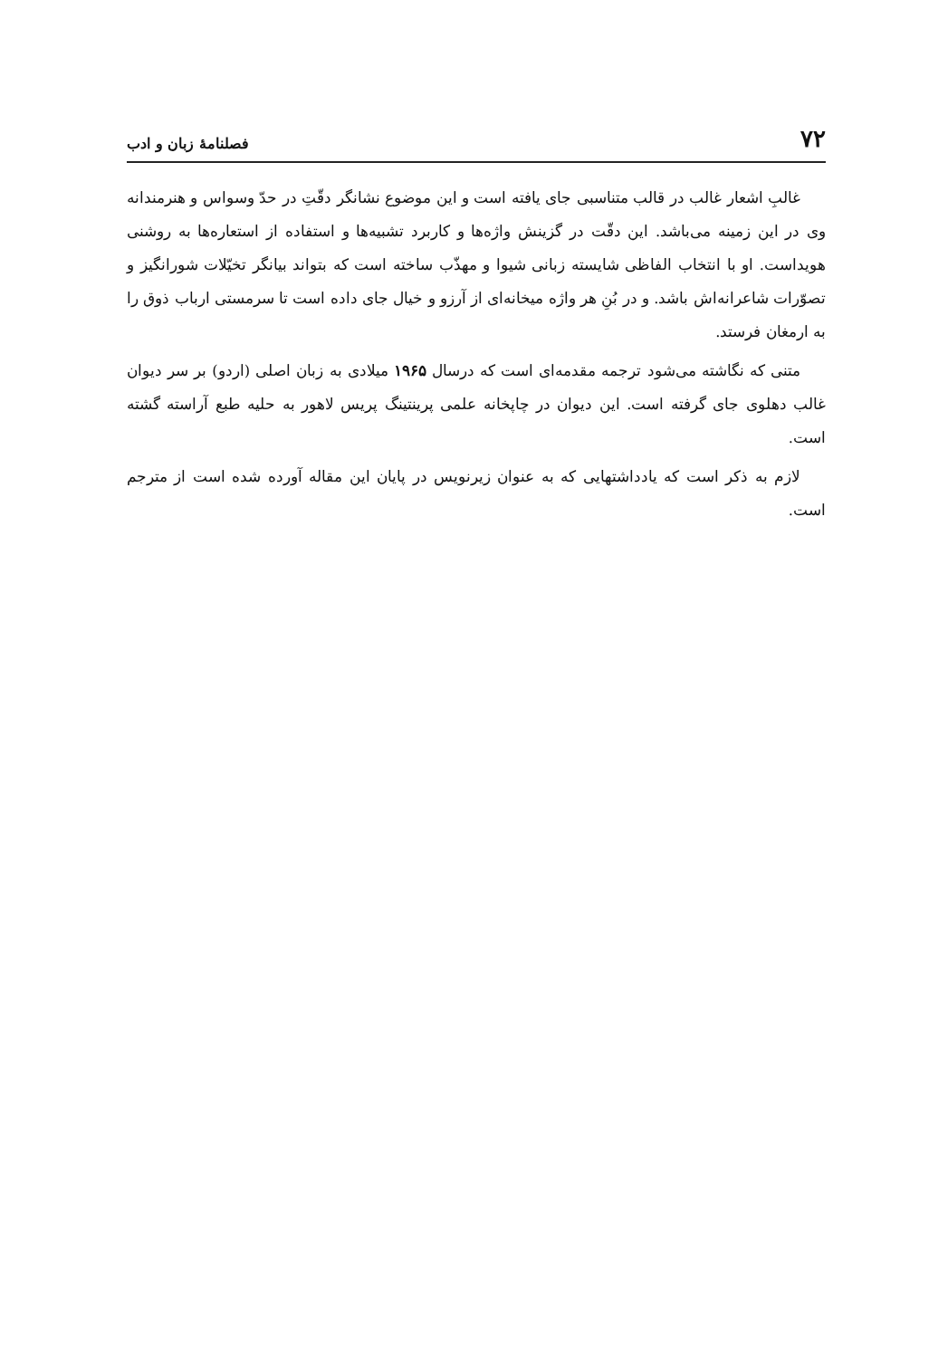۷۲ فصلنامهٔ زبان و ادب
غالبِ اشعار غالب در قالب متناسبی جای یافته است و این موضوع نشانگر دقّتِ در حدّ وسواس و هنرمندانه وی در این زمینه می‌باشد. این دقّت در گزینش واژه‌ها و کاربرد تشبیه‌ها و استفاده از استعاره‌ها به روشنی هویداست. او با انتخاب الفاظی شایسته زبانی شیوا و مهذّب ساخته است که بتواند بیانگر تخیّلات شورانگیز و تصوّرات شاعرانه‌اش باشد. و در بُنِ هر واژه میخانه‌ای از آرزو و خیال جای داده است تا سرمستی ارباب ذوق را به ارمغان فرستد.
متنی که نگاشته می‌شود ترجمه مقدمه‌ای است که درسال ۱۹۶۵ میلادی به زبان اصلی (اردو) بر سر دیوان غالب دهلوی جای گرفته است. این دیوان در چاپخانه علمی پرینتینگ پریس لاهور به حلیه طبع آراسته گشته است.
لازم به ذکر است که یادداشتهایی که به عنوان زیرنویس در پایان این مقاله آورده شده است از مترجم است.